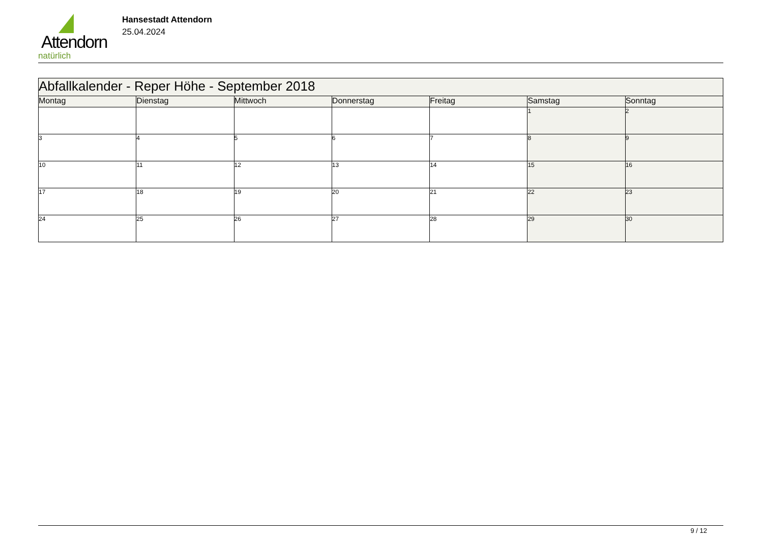Attendorn
natürlich
Hansestadt Attendorn
25.04.2024
| Abfallkalender - Reper Höhe - September 2018 | | | | | | |
| Montag | Dienstag | Mittwoch | Donnerstag | Freitag | Samstag | Sonntag |
| | | | | | 1 | 2 |
| 3 | 4 | 5 | 6 | 7 | 8 | 9 |
| 10 | 11 | 12 | 13 | 14 | 15 | 16 |
| 17 | 18 | 19 | 20 | 21 | 22 | 23 |
| 24 | 25 | 26 | 27 | 28 | 29 | 30 |
9 / 12